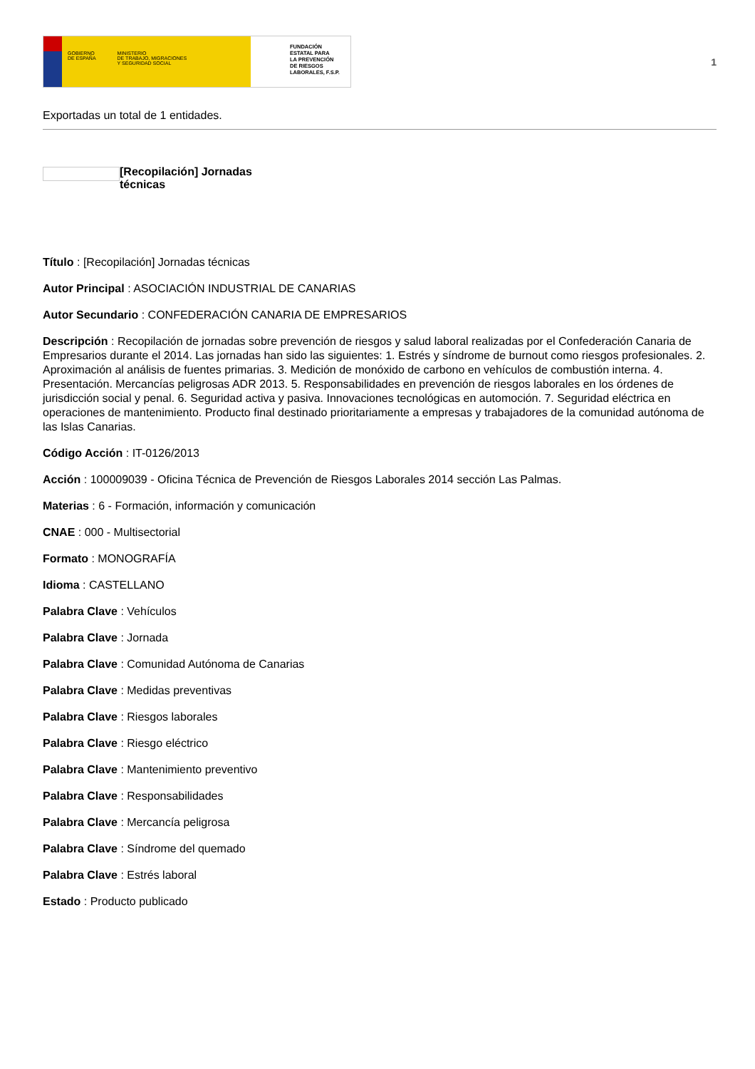GOBIERNO
DE ESPAÑA MINISTERIO
DE TRABAJO, MIGRACIONES
Y SEGURIDAD SOCIAL
FUNDACIÓN
ESTATAL PARA
LA PREVENCIÓN
DE RIESGOS
LABORALES, F.S.P.
1
Exportadas un total de 1 entidades.
[Recopilación] Jornadas técnicas
Título : [Recopilación] Jornadas técnicas
Autor Principal : ASOCIACIÓN INDUSTRIAL DE CANARIAS
Autor Secundario : CONFEDERACIÓN CANARIA DE EMPRESARIOS
Descripción : Recopilación de jornadas sobre prevención de riesgos y salud laboral realizadas por el Confederación Canaria de Empresarios durante el 2014. Las jornadas han sido las siguientes: 1. Estrés y síndrome de burnout como riesgos profesionales. 2. Aproximación al análisis de fuentes primarias. 3. Medición de monóxido de carbono en vehículos de combustión interna. 4. Presentación. Mercancías peligrosas ADR 2013. 5. Responsabilidades en prevención de riesgos laborales en los órdenes de jurisdicción social y penal. 6. Seguridad activa y pasiva. Innovaciones tecnológicas en automoción. 7. Seguridad eléctrica en operaciones de mantenimiento. Producto final destinado prioritariamente a empresas y trabajadores de la comunidad autónoma de las Islas Canarias.
Código Acción : IT-0126/2013
Acción : 100009039 - Oficina Técnica de Prevención de Riesgos Laborales 2014 sección Las Palmas.
Materias : 6 - Formación, información y comunicación
CNAE : 000 - Multisectorial
Formato : MONOGRAFÍA
Idioma : CASTELLANO
Palabra Clave : Vehículos
Palabra Clave : Jornada
Palabra Clave : Comunidad Autónoma de Canarias
Palabra Clave : Medidas preventivas
Palabra Clave : Riesgos laborales
Palabra Clave : Riesgo eléctrico
Palabra Clave : Mantenimiento preventivo
Palabra Clave : Responsabilidades
Palabra Clave : Mercancía peligrosa
Palabra Clave : Síndrome del quemado
Palabra Clave : Estrés laboral
Estado : Producto publicado